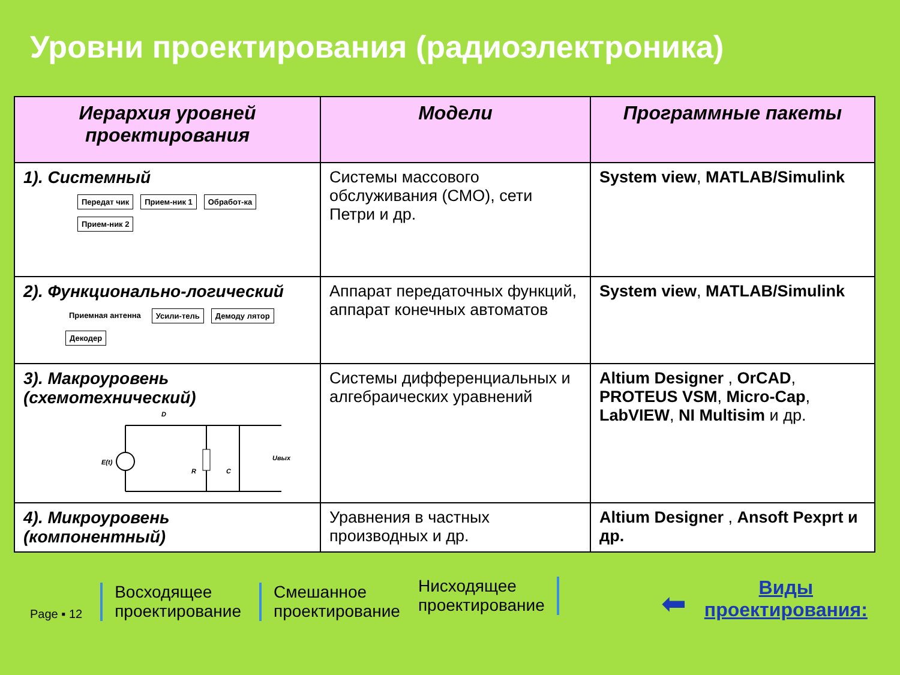Уровни проектирования (радиоэлектроника)
| Иерархия уровней проектирования | Модели | Программные пакеты |
| --- | --- | --- |
| 1). Системный Передат чик Прием-ник 1 Обработ-ка Прием-ник 2 | Системы массового обслуживания (СМО), сети Петри и др. | System view , MATLAB/Simulink |
| 2). Функционально-логический Приемная антенна Усили-тель Демоду лятор Декодер | Аппарат передаточных функций, аппарат конечных автоматов | System view , MATLAB/Simulink |
| 3). Макроуровень (схемотехнический) D E(t) R C Uвых | Системы дифференциальных и алгебраических уравнений | Altium Designer , OrCAD , PROTEUS VSM , Micro-Cap , LabVIEW , NI Multisim и др. |
| 4). Микроуровень (компонентный) | Уравнения в частных производных и др. | Altium Designer , Ansoft Pexprt и др. |
Page ▪ 12
Восходящее
проектирование
Смешанное
проектирование
Нисходящее
проектирование
⬅
Виды
проектирования: